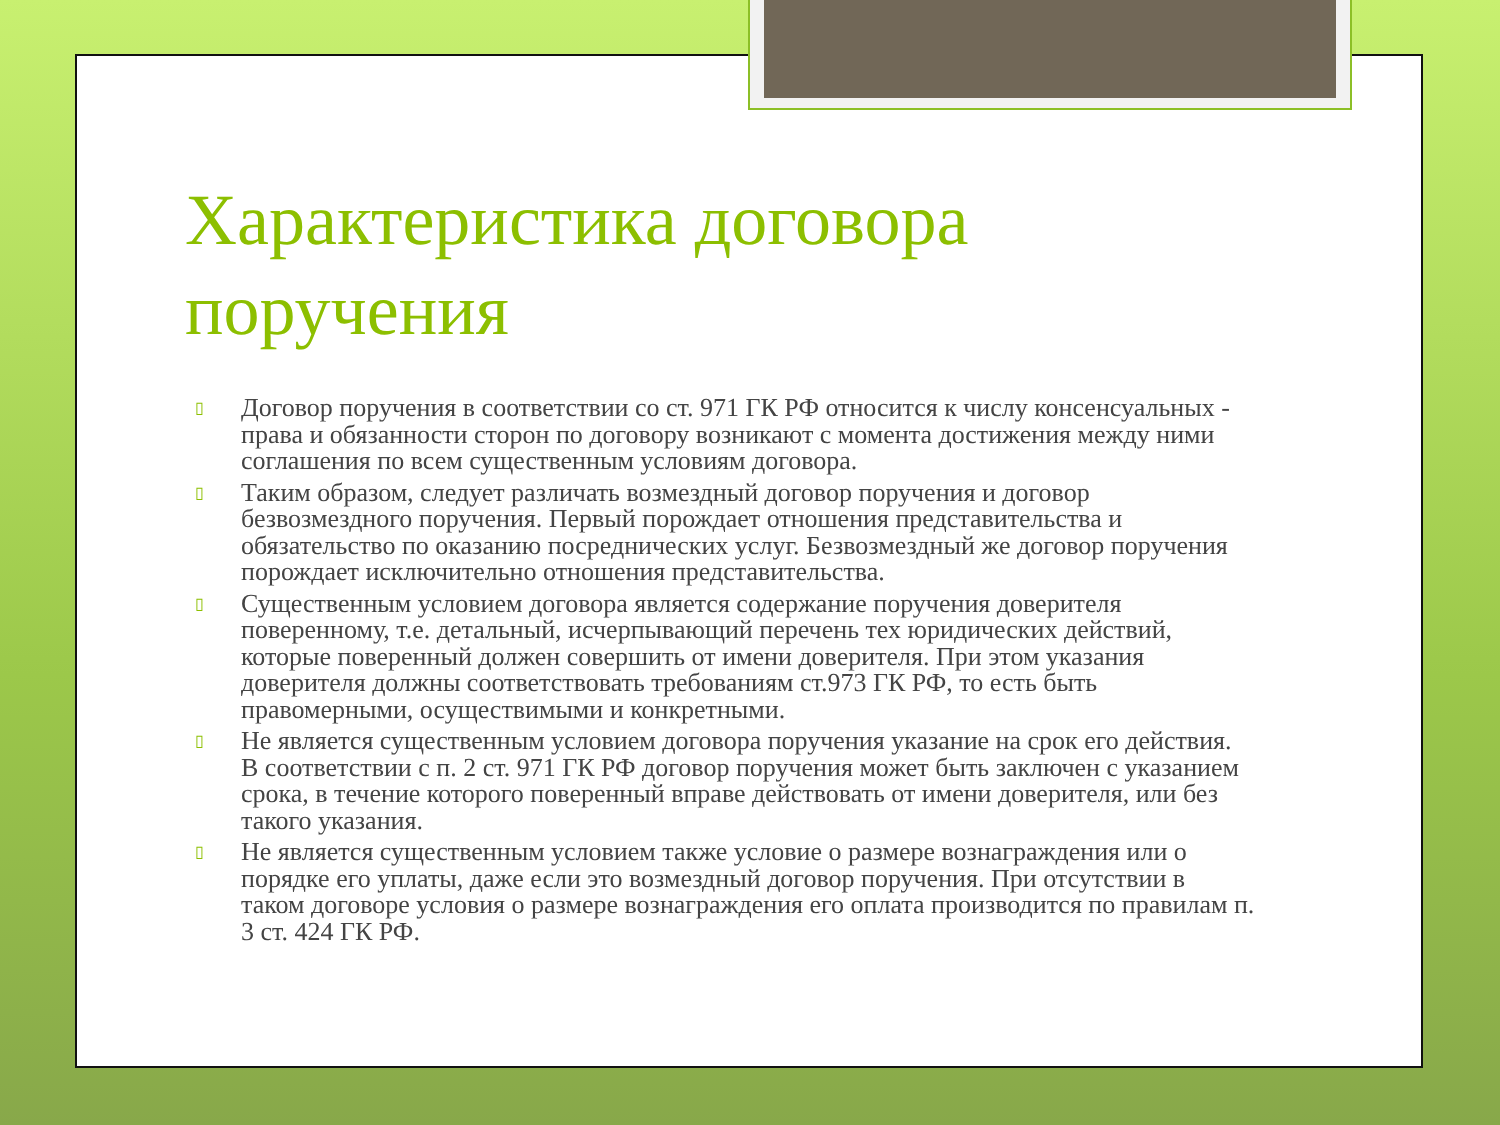Характеристика договора поручения
▯ Договор поручения в соответствии со ст. 971 ГК РФ относится к числу консенсуальных - права и обязанности сторон по договору возникают с момента достижения между ними соглашения по всем существенным условиям договора.
▯ Таким образом, следует различать возмездный договор поручения и договор безвозмездного поручения. Первый порождает отношения представительства и обязательство по оказанию посреднических услуг. Безвозмездный же договор поручения порождает исключительно отношения представительства.
▯ Существенным условием договора является содержание поручения доверителя поверенному, т.е. детальный, исчерпывающий перечень тех юридических действий, которые поверенный должен совершить от имени доверителя. При этом указания доверителя должны соответствовать требованиям ст.973 ГК РФ, то есть быть правомерными, осуществимыми и конкретными.
▯ Не является существенным условием договора поручения указание на срок его действия. В соответствии с п. 2 ст. 971 ГК РФ договор поручения может быть заключен с указанием срока, в течение которого поверенный вправе действовать от имени доверителя, или без такого указания.
▯ Не является существенным условием также условие о размере вознаграждения или о порядке его уплаты, даже если это возмездный договор поручения. При отсутствии в таком договоре условия о размере вознаграждения его оплата производится по правилам п. 3 ст. 424 ГК РФ.